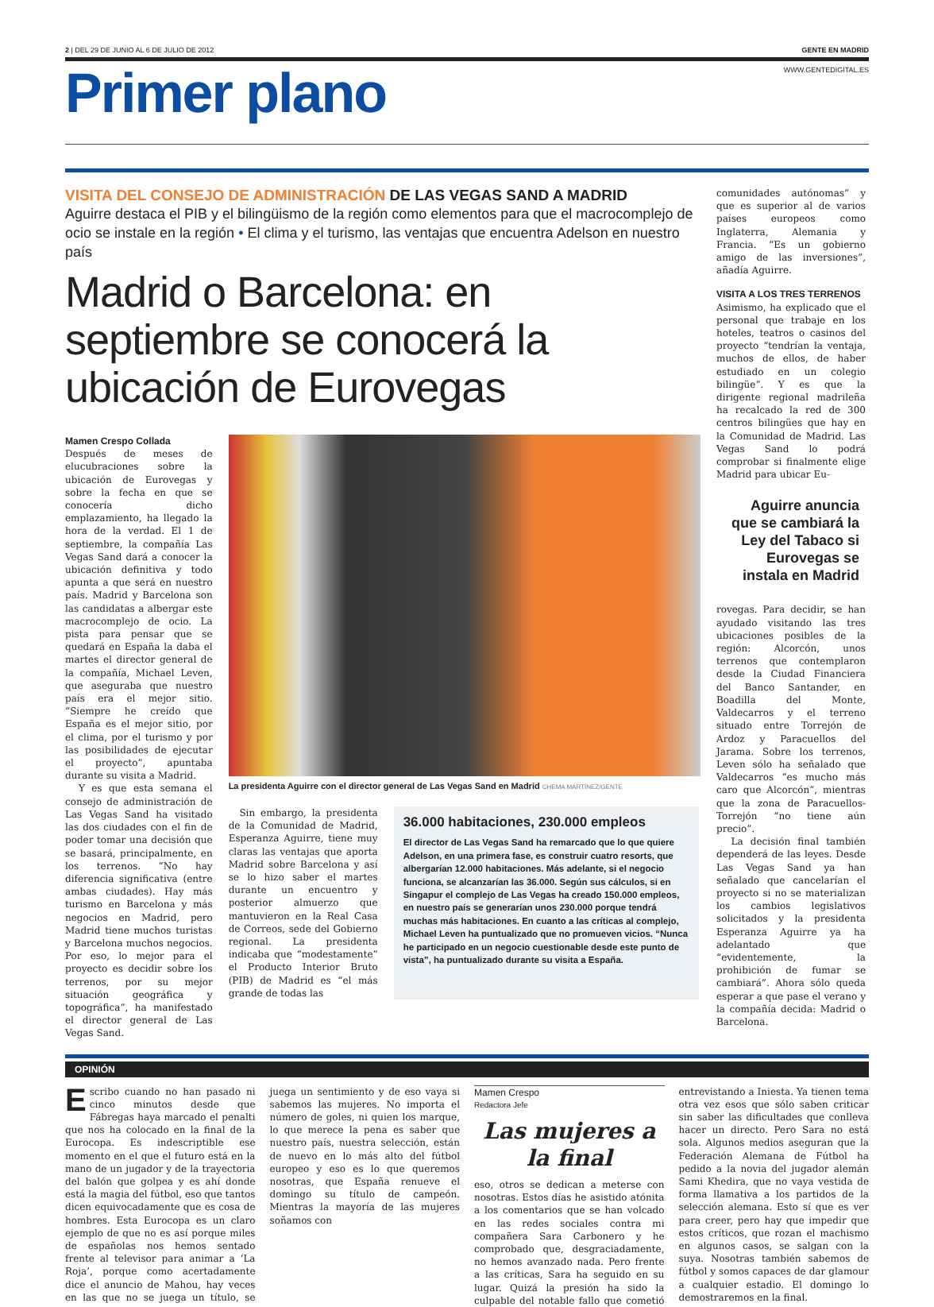2 | DEL 29 DE JUNIO AL 6 DE JULIO DE 2012 GENTE EN MADRID
Primer plano
WWW.GENTEDIGITAL.ES
VISITA DEL CONSEJO DE ADMINISTRACIÓN DE LAS VEGAS SAND A MADRID
Aguirre destaca el PIB y el bilingüismo de la región como elementos para que el macrocomplejo de ocio se instale en la región • El clima y el turismo, las ventajas que encuentra Adelson en nuestro país
Madrid o Barcelona: en septiembre se conocerá la ubicación de Eurovegas
Mamen Crespo Collada
Después de meses de elucubraciones sobre la ubicación de Eurovegas y sobre la fecha en que se conocería dicho emplazamiento, ha llegado la hora de la verdad. El 1 de septiembre, la compañía Las Vegas Sand dará a conocer la ubicación definitiva y todo apunta a que será en nuestro país. Madrid y Barcelona son las candidatas a albergar este macrocomplejo de ocio. La pista para pensar que se quedará en España la daba el martes el director general de la compañía, Michael Leven, que aseguraba que nuestro país era el mejor sitio. “Siempre he creído que España es el mejor sitio, por el clima, por el turismo y por las posibilidades de ejecutar el proyecto”, apuntaba durante su visita a Madrid.
Y es que esta semana el consejo de administración de Las Vegas Sand ha visitado las dos ciudades con el fin de poder tomar una decisión que se basará, principalmente, en los terrenos. “No hay diferencia significativa (entre ambas ciudades). Hay más turismo en Barcelona y más negocios en Madrid, pero Madrid tiene muchos turistas y Barcelona muchos negocios. Por eso, lo mejor para el proyecto es decidir sobre los terrenos, por su mejor situación geográfica y topográfica”, ha manifestado el director general de Las Vegas Sand.
La presidenta Aguirre con el director general de Las Vegas Sand en Madrid CHEMA MARTÍNEZ/GENTE
Sin embargo, la presidenta de la Comunidad de Madrid, Esperanza Aguirre, tiene muy claras las ventajas que aporta Madrid sobre Barcelona y así se lo hizo saber el martes durante un encuentro y posterior almuerzo que mantuvieron en la Real Casa de Correos, sede del Gobierno regional. La presidenta indicaba que “modestamente” el Producto Interior Bruto (PIB) de Madrid es “el más grande de todas las
36.000 habitaciones, 230.000 empleos
El director de Las Vegas Sand ha remarcado que lo que quiere Adelson, en una primera fase, es construir cuatro resorts, que albergarían 12.000 habitaciones. Más adelante, si el negocio funciona, se alcanzarían las 36.000. Según sus cálculos, si en Singapur el complejo de Las Vegas ha creado 150.000 empleos, en nuestro país se generarían unos 230.000 porque tendrá muchas más habitaciones. En cuanto a las críticas al complejo, Michael Leven ha puntualizado que no promueven vicios. “Nunca he participado en un negocio cuestionable desde este punto de vista”, ha puntualizado durante su visita a España.
comunidades autónomas” y que es superior al de varios países europeos como Inglaterra, Alemania y Francia. “Es un gobierno amigo de las inversiones”, añadía Aguirre.
VISITA A LOS TRES TERRENOS
Asimismo, ha explicado que el personal que trabaje en los hoteles, teatros o casinos del proyecto “tendrían la ventaja, muchos de ellos, de haber estudiado en un colegio bilingüe”. Y es que la dirigente regional madrileña ha recalcado la red de 300 centros bilingües que hay en la Comunidad de Madrid. Las Vegas Sand lo podrá comprobar si finalmente elige Madrid para ubicar Eu-
Aguirre anuncia que se cambiará la Ley del Tabaco si Eurovegas se instala en Madrid
rovegas. Para decidir, se han ayudado visitando las tres ubicaciones posibles de la región: Alcorcón, unos terrenos que contemplaron desde la Ciudad Financiera del Banco Santander, en Boadilla del Monte, Valdecarros y el terreno situado entre Torrejón de Ardoz y Paracuellos del Jarama. Sobre los terrenos, Leven sólo ha señalado que Valdecarros “es mucho más caro que Alcorcón”, mientras que la zona de Paracuellos-Torrejón “no tiene aún precio”.
La decisión final también dependerá de las leyes. Desde Las Vegas Sand ya han señalado que cancelarían el proyecto si no se materializan los cambios legislativos solicitados y la presidenta Esperanza Aguirre ya ha adelantado que “evidentemente, la prohibición de fumar se cambiará”. Ahora sólo queda esperar a que pase el verano y la compañía decida: Madrid o Barcelona.
OPINIÓN
Escribo cuando no han pasado ni cinco minutos desde que Fábregas haya marcado el penalti que nos ha colocado en la final de la Eurocopa. Es indescriptible ese momento en el que el futuro está en la mano de un jugador y de la trayectoria del balón que golpea y es ahí donde está la magia del fútbol, eso que tantos dicen equivocadamente que es cosa de hombres. Esta Eurocopa es un claro ejemplo de que no es así porque miles de españolas nos hemos sentado frente al televisor para animar a ‘La Roja’, porque como acertadamente dice el anuncio de Mahou, hay veces en las que no se juega un título, se juega un sentimiento y de eso vaya si sabemos las mujeres. No importa el número de goles, ni quien los marque, lo que merece la pena es saber que nuestro país, nuestra selección, están de nuevo en lo más alto del fútbol europeo y eso es lo que queremos nosotras, que España renueve el domingo su título de campeón. Mientras la mayoría de las mujeres soñamos con
Mamen Crespo
Redactora Jefe
Las mujeres a la final
eso, otros se dedican a meterse con nosotras. Estos días he asistido atónita a los comentarios que se han volcado en las redes sociales contra mi compañera Sara Carbonero y he comprobado que, desgraciadamente, no hemos avanzado nada. Pero frente a las críticas, Sara ha seguido en su lugar. Quizá la presión ha sido la culpable del notable fallo que cometió entrevistando a Iniesta. Ya tienen tema otra vez esos que sólo saben criticar sin saber las dificultades que conlleva hacer un directo. Pero Sara no está sola. Algunos medios aseguran que la Federación Alemana de Fútbol ha pedido a la novia del jugador alemán Sami Khedira, que no vaya vestida de forma llamativa a los partidos de la selección alemana. Esto sí que es ver para creer, pero hay que impedir que estos críticos, que rozan el machismo en algunos casos, se salgan con la suya. Nosotras también sabemos de fútbol y somos capaces de dar glamour a cualquier estadio. El domingo lo demostraremos en la final.